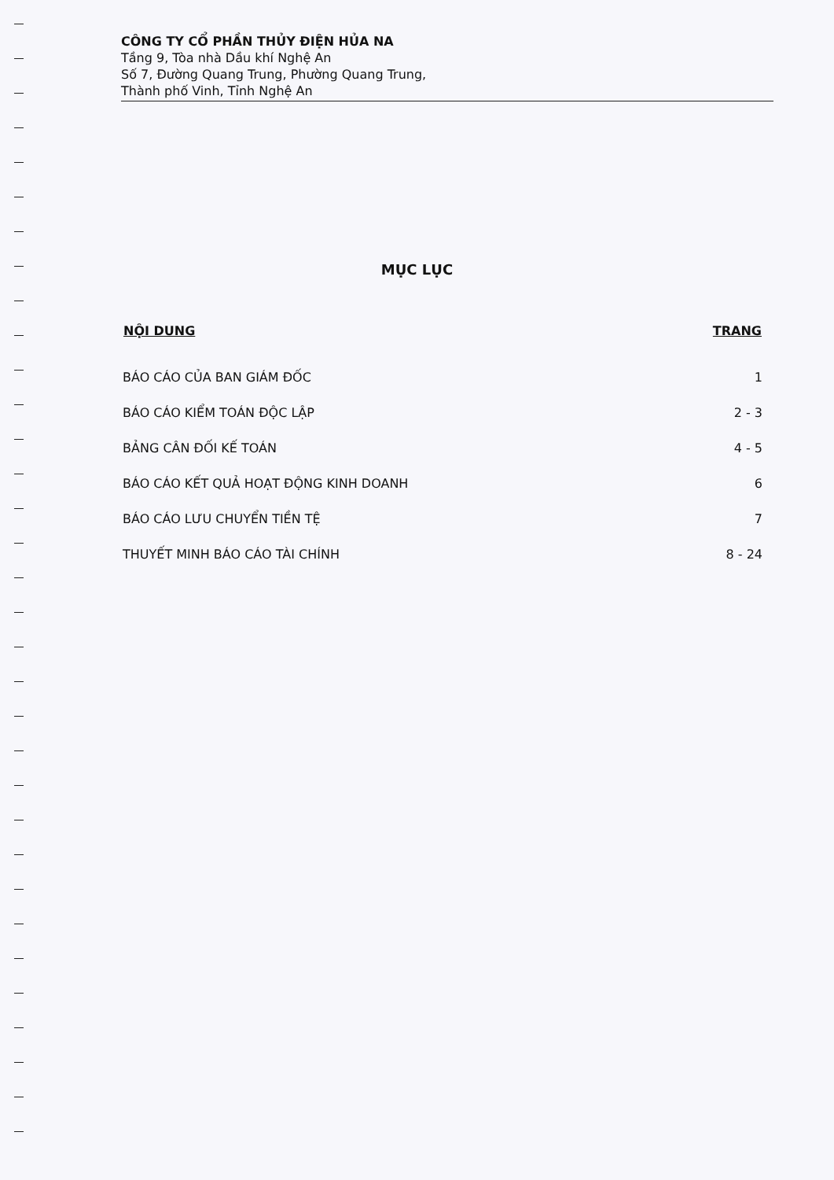CÔNG TY CỔ PHẦN THỦY ĐIỆN HỦA NA
Tầng 9, Tòa nhà Dầu khí Nghệ An
Số 7, Đường Quang Trung, Phường Quang Trung,
Thành phố Vinh, Tỉnh Nghệ An
MỤC LỤC
| NỘI DUNG | TRANG |
| --- | --- |
| BÁO CÁO CỦA BAN GIÁM ĐỐC | 1 |
| BÁO CÁO KIỂM TOÁN ĐỘC LẬP | 2 - 3 |
| BẢNG CÂN ĐỐI KẾ TOÁN | 4 - 5 |
| BÁO CÁO KẾT QUẢ HOẠT ĐỘNG KINH DOANH | 6 |
| BÁO CÁO LƯU CHUYỂN TIỀN TỆ | 7 |
| THUYẾT MINH BÁO CÁO TÀI CHÍNH | 8 - 24 |